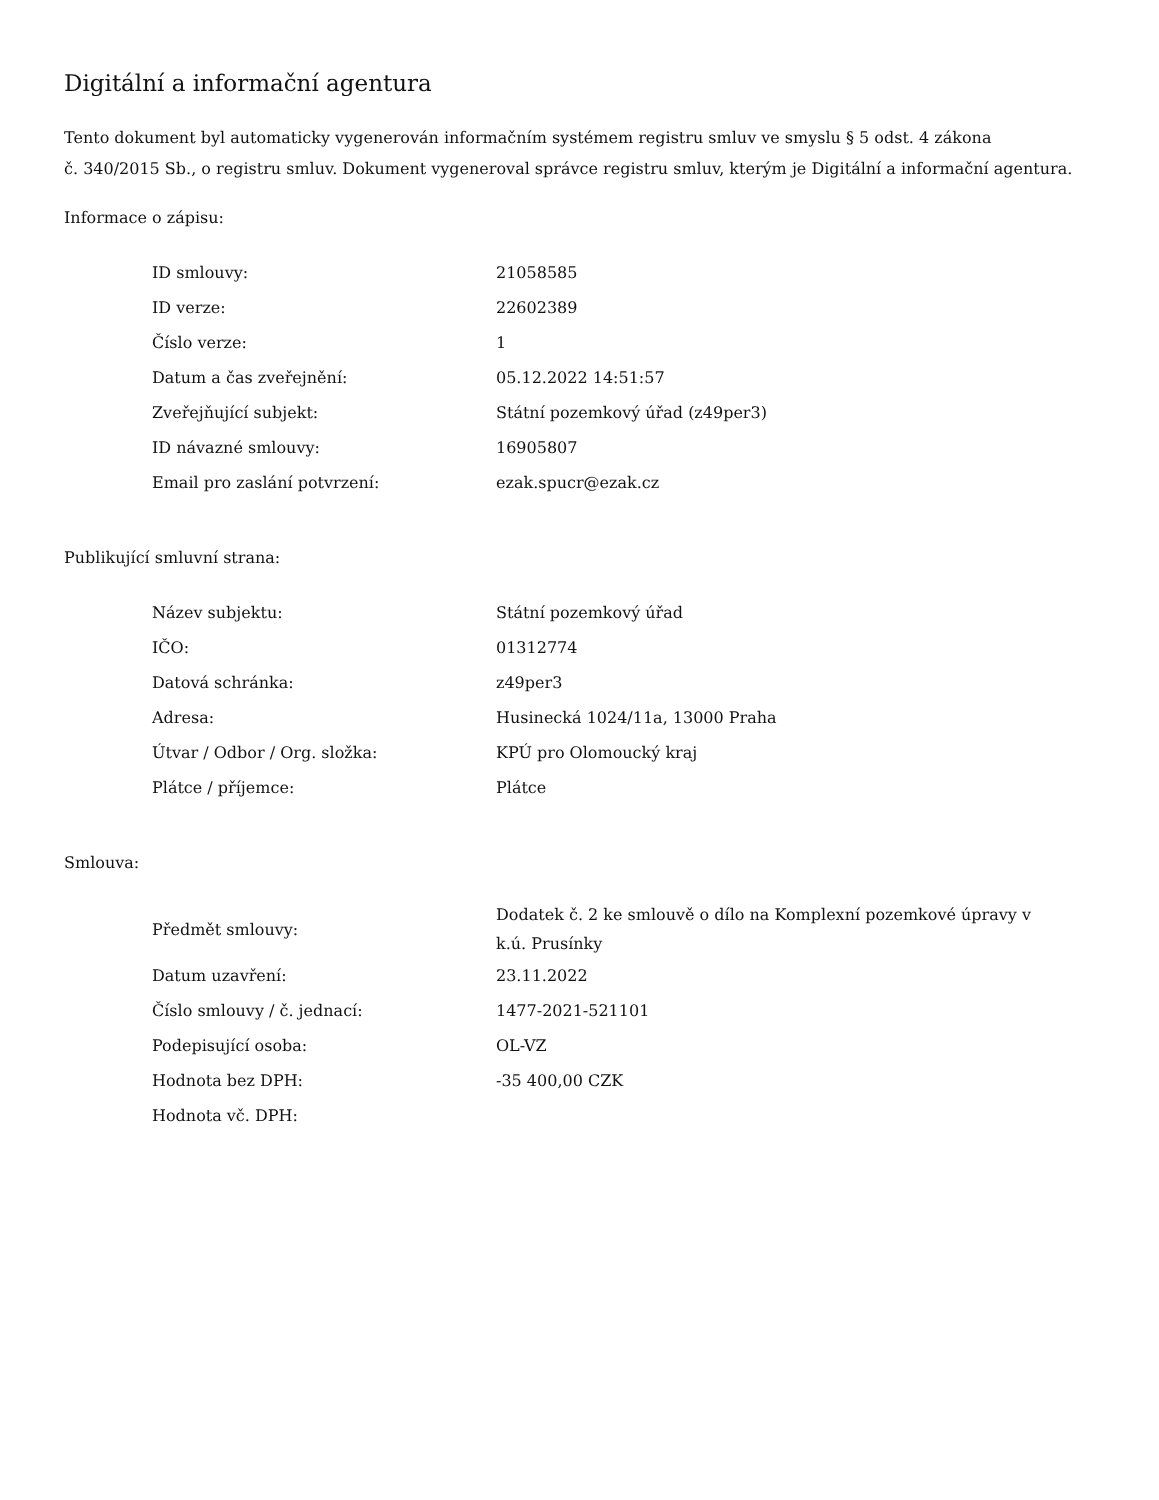Digitální a informační agentura
Tento dokument byl automaticky vygenerován informačním systémem registru smluv ve smyslu § 5 odst. 4 zákona
č. 340/2015 Sb., o registru smluv. Dokument vygeneroval správce registru smluv, kterým je Digitální a informační agentura.
Informace o zápisu:
| ID smlouvy: | 21058585 |
| ID verze: | 22602389 |
| Číslo verze: | 1 |
| Datum a čas zveřejnění: | 05.12.2022 14:51:57 |
| Zveřejňující subjekt: | Státní pozemkový úřad (z49per3) |
| ID návazné smlouvy: | 16905807 |
| Email pro zaslání potvrzení: | ezak.spucr@ezak.cz |
Publikující smluvní strana:
| Název subjektu: | Státní pozemkový úřad |
| IČO: | 01312774 |
| Datová schránka: | z49per3 |
| Adresa: | Husinecká 1024/11a, 13000 Praha |
| Útvar / Odbor / Org. složka: | KPÚ pro Olomoucký kraj |
| Plátce / příjemce: | Plátce |
Smlouva:
| Předmět smlouvy: | Dodatek č. 2 ke smlouvě o dílo na Komplexní pozemkové úpravy v k.ú. Prusínky |
| Datum uzavření: | 23.11.2022 |
| Číslo smlouvy / č. jednací: | 1477-2021-521101 |
| Podepisující osoba: | OL-VZ |
| Hodnota bez DPH: | -35 400,00 CZK |
| Hodnota vč. DPH: | |